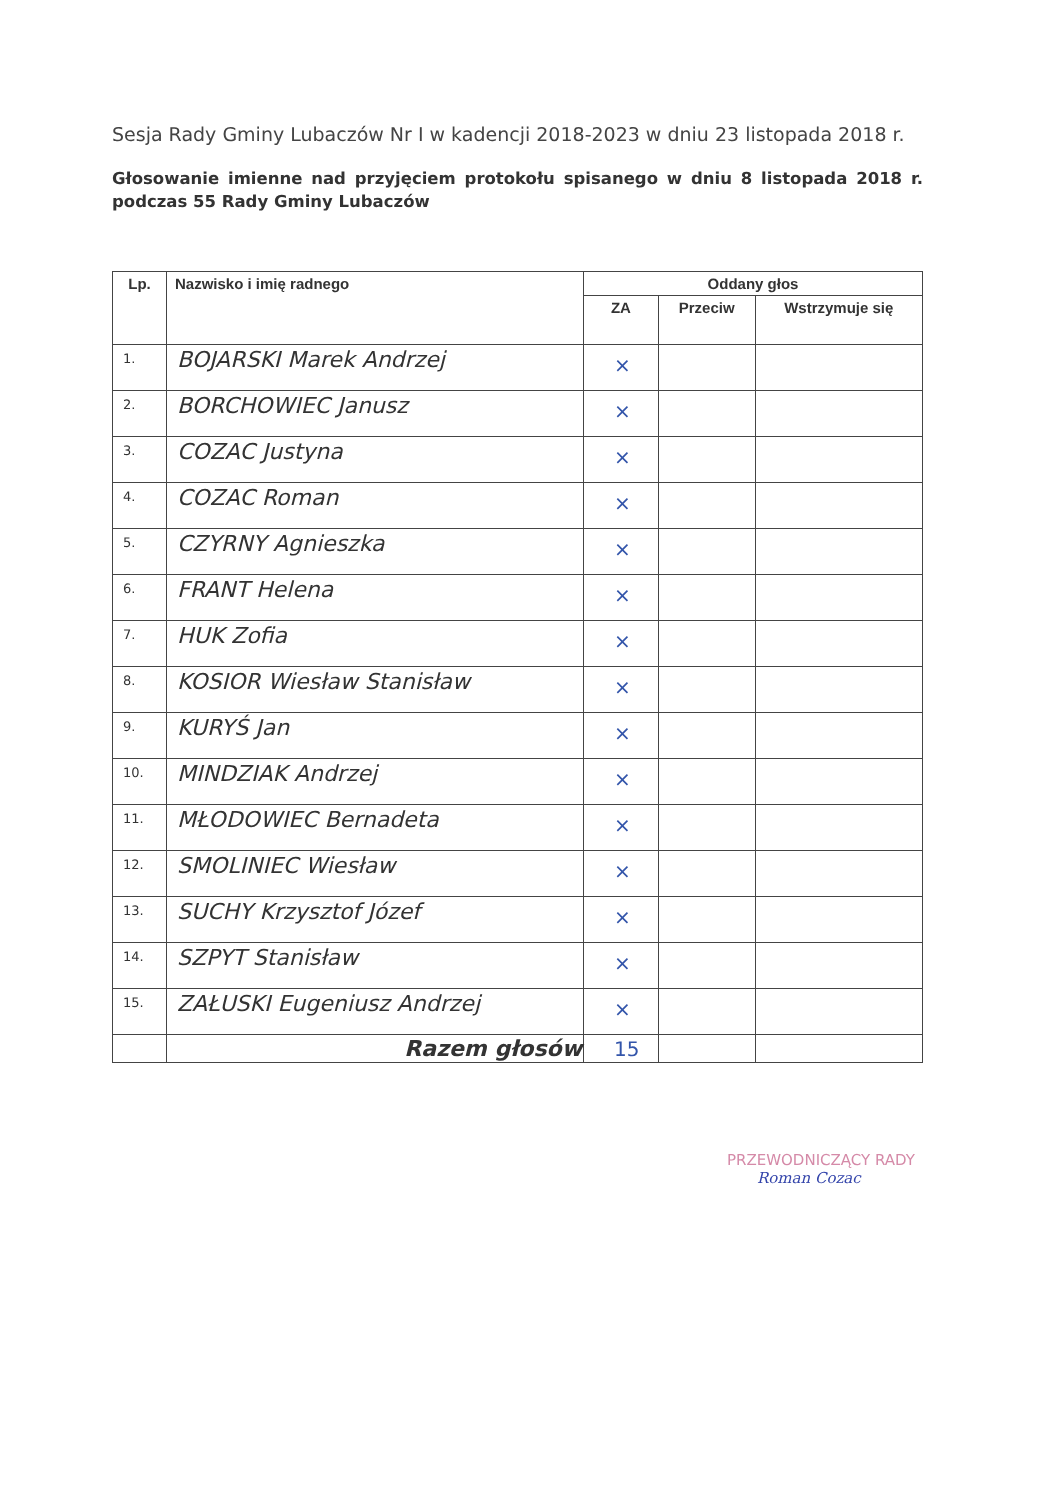Sesja Rady Gminy Lubaczów Nr I w kadencji 2018-2023 w dniu 23 listopada 2018 r.
Głosowanie imienne nad przyjęciem protokołu spisanego w dniu 8 listopada 2018 r. podczas 55 Rady Gminy Lubaczów
| Lp. | Nazwisko i imię radnego | Oddany głos | | |
| --- | --- | --- | --- | --- |
| | | ZA | Przeciw | Wstrzymuje się |
| 1. | BOJARSKI Marek Andrzej | × | | |
| 2. | BORCHOWIEC Janusz | × | | |
| 3. | COZAC Justyna | × | | |
| 4. | COZAC Roman | × | | |
| 5. | CZYRNY Agnieszka | × | | |
| 6. | FRANT Helena | × | | |
| 7. | HUK Zofia | × | | |
| 8. | KOSIOR Wiesław Stanisław | × | | |
| 9. | KURYŚ Jan | × | | |
| 10. | MINDZIAK Andrzej | × | | |
| 11. | MŁODOWIEC Bernadeta | × | | |
| 12. | SMOLINIEC Wiesław | × | | |
| 13. | SUCHY Krzysztof Józef | × | | |
| 14. | SZPYT Stanisław | × | | |
| 15. | ZAŁUSKI Eugeniusz Andrzej | × | | |
| | Razem głosów | 15 | | |
PRZEWODNICZĄCY RADY
Roman Cozac